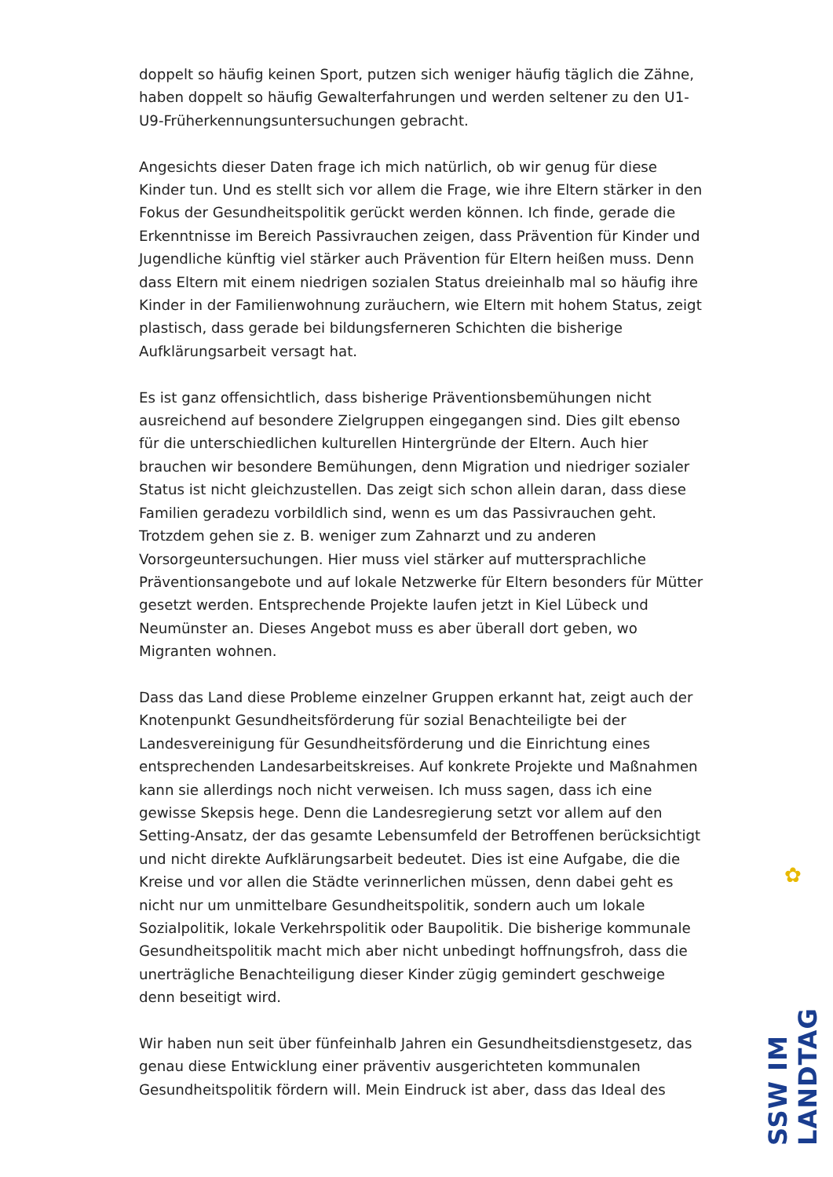doppelt so häufig keinen Sport, putzen sich weniger häufig täglich die Zähne, haben doppelt so häufig Gewalterfahrungen und werden seltener zu den U1-U9-Früherkennungsuntersuchungen gebracht.
Angesichts dieser Daten frage ich mich natürlich, ob wir genug für diese Kinder tun. Und es stellt sich vor allem die Frage, wie ihre Eltern stärker in den Fokus der Gesundheitspolitik gerückt werden können. Ich finde, gerade die Erkenntnisse im Bereich Passivrauchen zeigen, dass Prävention für Kinder und Jugendliche künftig viel stärker auch Prävention für Eltern heißen muss. Denn dass Eltern mit einem niedrigen sozialen Status dreieinhalb mal so häufig ihre Kinder in der Familienwohnung zuräuchern, wie Eltern mit hohem Status, zeigt plastisch, dass gerade bei bildungsferneren Schichten die bisherige Aufklärungsarbeit versagt hat.
Es ist ganz offensichtlich, dass bisherige Präventionsbemühungen nicht ausreichend auf besondere Zielgruppen eingegangen sind. Dies gilt ebenso für die unterschiedlichen kulturellen Hintergründe der Eltern. Auch hier brauchen wir besondere Bemühungen, denn Migration und niedriger sozialer Status ist nicht gleichzustellen. Das zeigt sich schon allein daran, dass diese Familien geradezu vorbildlich sind, wenn es um das Passivrauchen geht. Trotzdem gehen sie z. B. weniger zum Zahnarzt und zu anderen Vorsorgeuntersuchungen. Hier muss viel stärker auf muttersprachliche Präventionsangebote und auf lokale Netzwerke für Eltern besonders für Mütter gesetzt werden. Entsprechende Projekte laufen jetzt in Kiel Lübeck und Neumünster an. Dieses Angebot muss es aber überall dort geben, wo Migranten wohnen.
Dass das Land diese Probleme einzelner Gruppen erkannt hat, zeigt auch der Knotenpunkt Gesundheitsförderung für sozial Benachteiligte bei der Landesvereinigung für Gesundheitsförderung und die Einrichtung eines entsprechenden Landesarbeitskreises. Auf konkrete Projekte und Maßnahmen kann sie allerdings noch nicht verweisen. Ich muss sagen, dass ich eine gewisse Skepsis hege. Denn die Landesregierung setzt vor allem auf den Setting-Ansatz, der das gesamte Lebensumfeld der Betroffenen berücksichtigt und nicht direkte Aufklärungsarbeit bedeutet. Dies ist eine Aufgabe, die die Kreise und vor allen die Städte verinnerlichen müssen, denn dabei geht es nicht nur um unmittelbare Gesundheitspolitik, sondern auch um lokale Sozialpolitik, lokale Verkehrspolitik oder Baupolitik. Die bisherige kommunale Gesundheitspolitik macht mich aber nicht unbedingt hoffnungsfroh, dass die unerträgliche Benachteiligung dieser Kinder zügig gemindert geschweige denn beseitigt wird.
Wir haben nun seit über fünfeinhalb Jahren ein Gesundheitsdienstgesetz, das genau diese Entwicklung einer präventiv ausgerichteten kommunalen Gesundheitspolitik fördern will. Mein Eindruck ist aber, dass das Ideal des
✿
SSW IM LANDTAG